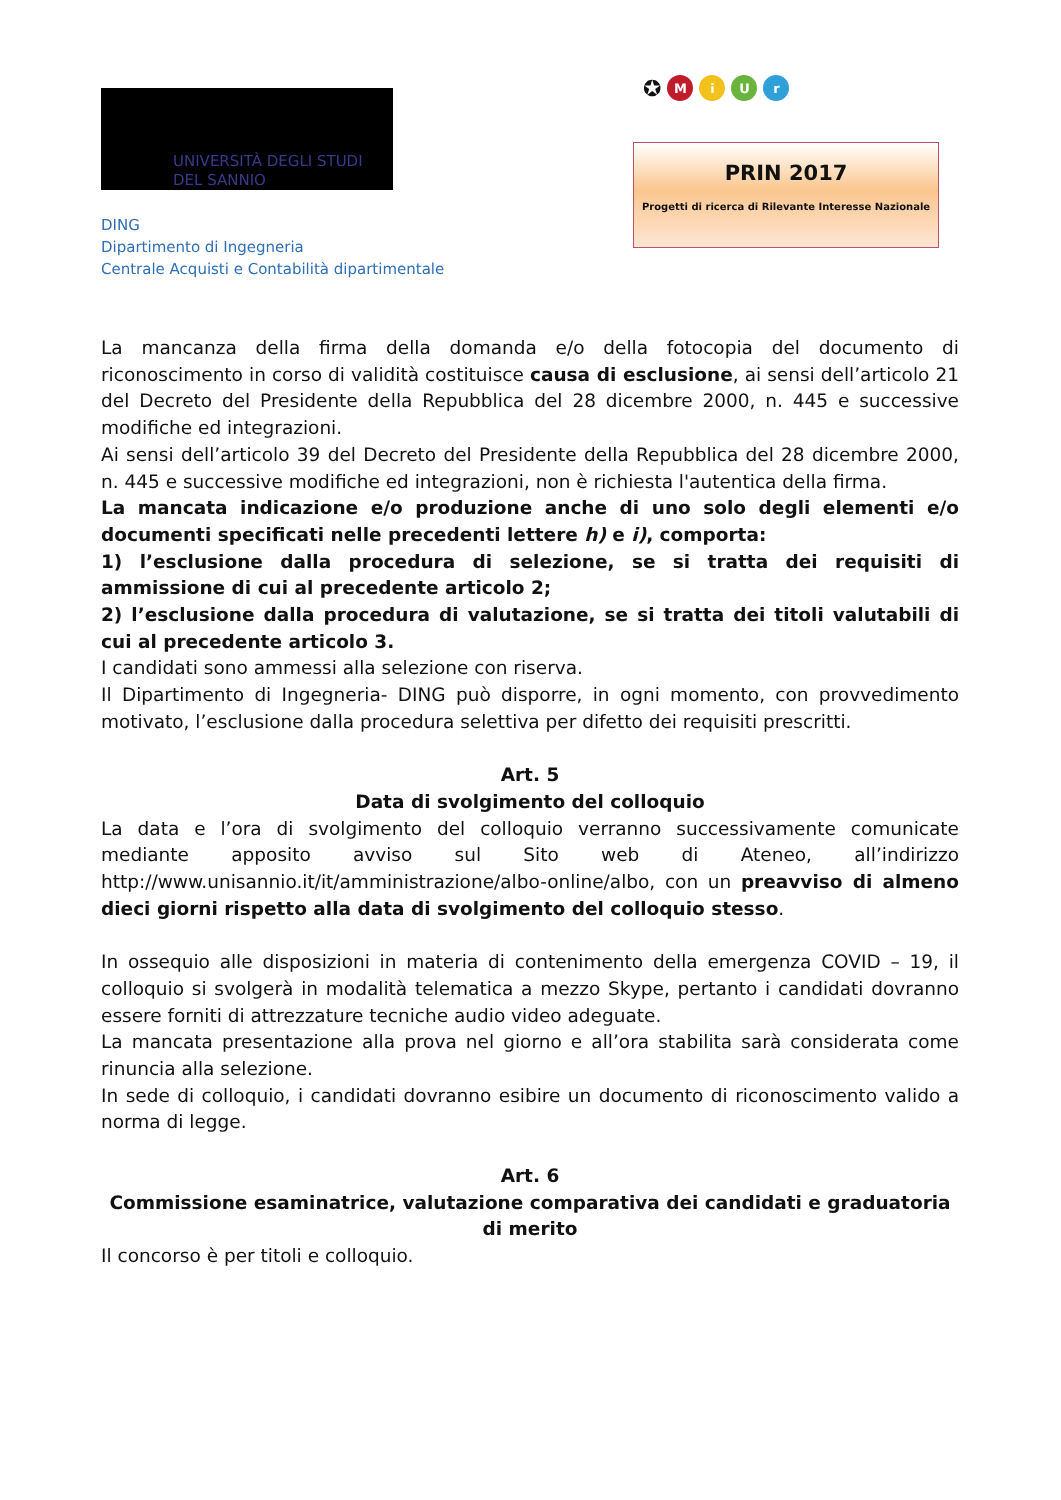UNIVERSITÀ DEGLI STUDI
DEL SANNIO
DING
Dipartimento di Ingegneria
Centrale Acquisti e Contabilità dipartimentale
✪ MiUr
PRIN 2017
Progetti di ricerca di Rilevante Interesse Nazionale
La mancanza della firma della domanda e/o della fotocopia del documento di riconoscimento in corso di validità costituisce causa di esclusione, ai sensi dell’articolo 21 del Decreto del Presidente della Repubblica del 28 dicembre 2000, n. 445 e successive modifiche ed integrazioni.
Ai sensi dell’articolo 39 del Decreto del Presidente della Repubblica del 28 dicembre 2000, n. 445 e successive modifiche ed integrazioni, non è richiesta l'autentica della firma.
La mancata indicazione e/o produzione anche di uno solo degli elementi e/o documenti specificati nelle precedenti lettere h) e i), comporta:
1) l’esclusione dalla procedura di selezione, se si tratta dei requisiti di ammissione di cui al precedente articolo 2;
2) l’esclusione dalla procedura di valutazione, se si tratta dei titoli valutabili di cui al precedente articolo 3.
I candidati sono ammessi alla selezione con riserva.
Il Dipartimento di Ingegneria- DING può disporre, in ogni momento, con provvedimento motivato, l’esclusione dalla procedura selettiva per difetto dei requisiti prescritti.
Art. 5
Data di svolgimento del colloquio
La data e l’ora di svolgimento del colloquio verranno successivamente comunicate mediante apposito avviso sul Sito web di Ateneo, all’indirizzo http://www.unisannio.it/it/amministrazione/albo-online/albo, con un preavviso di almeno dieci giorni rispetto alla data di svolgimento del colloquio stesso.
In ossequio alle disposizioni in materia di contenimento della emergenza COVID – 19, il colloquio si svolgerà in modalità telematica a mezzo Skype, pertanto i candidati dovranno essere forniti di attrezzature tecniche audio video adeguate.
La mancata presentazione alla prova nel giorno e all’ora stabilita sarà considerata come rinuncia alla selezione.
In sede di colloquio, i candidati dovranno esibire un documento di riconoscimento valido a norma di legge.
Art. 6
Commissione esaminatrice, valutazione comparativa dei candidati e graduatoria di merito
Il concorso è per titoli e colloquio.